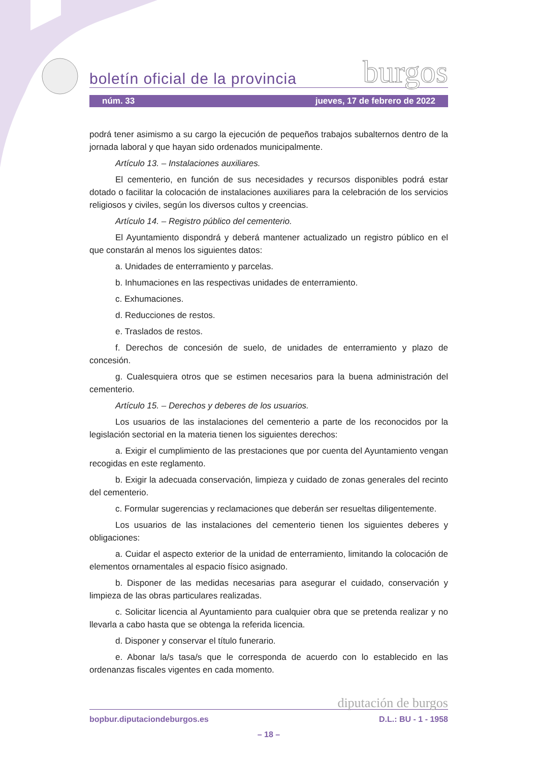boletín oficial de la provincia burgos
núm. 33 jueves, 17 de febrero de 2022
podrá tener asimismo a su cargo la ejecución de pequeños trabajos subalternos dentro de la jornada laboral y que hayan sido ordenados municipalmente.
Artículo 13. – Instalaciones auxiliares.
El cementerio, en función de sus necesidades y recursos disponibles podrá estar dotado o facilitar la colocación de instalaciones auxiliares para la celebración de los servicios religiosos y civiles, según los diversos cultos y creencias.
Artículo 14. – Registro público del cementerio.
El Ayuntamiento dispondrá y deberá mantener actualizado un registro público en el que constarán al menos los siguientes datos:
a. Unidades de enterramiento y parcelas.
b. Inhumaciones en las respectivas unidades de enterramiento.
c. Exhumaciones.
d. Reducciones de restos.
e. Traslados de restos.
f. Derechos de concesión de suelo, de unidades de enterramiento y plazo de concesión.
g. Cualesquiera otros que se estimen necesarios para la buena administración del cementerio.
Artículo 15. – Derechos y deberes de los usuarios.
Los usuarios de las instalaciones del cementerio a parte de los reconocidos por la legislación sectorial en la materia tienen los siguientes derechos:
a. Exigir el cumplimiento de las prestaciones que por cuenta del Ayuntamiento vengan recogidas en este reglamento.
b. Exigir la adecuada conservación, limpieza y cuidado de zonas generales del recinto del cementerio.
c. Formular sugerencias y reclamaciones que deberán ser resueltas diligentemente.
Los usuarios de las instalaciones del cementerio tienen los siguientes deberes y obligaciones:
a. Cuidar el aspecto exterior de la unidad de enterramiento, limitando la colocación de elementos ornamentales al espacio físico asignado.
b. Disponer de las medidas necesarias para asegurar el cuidado, conservación y limpieza de las obras particulares realizadas.
c. Solicitar licencia al Ayuntamiento para cualquier obra que se pretenda realizar y no llevarla a cabo hasta que se obtenga la referida licencia.
d. Disponer y conservar el título funerario.
e. Abonar la/s tasa/s que le corresponda de acuerdo con lo establecido en las ordenanzas fiscales vigentes en cada momento.
diputación de burgos
bopbur.diputaciondeburgos.es D.L.: BU - 1 - 1958
– 18 –